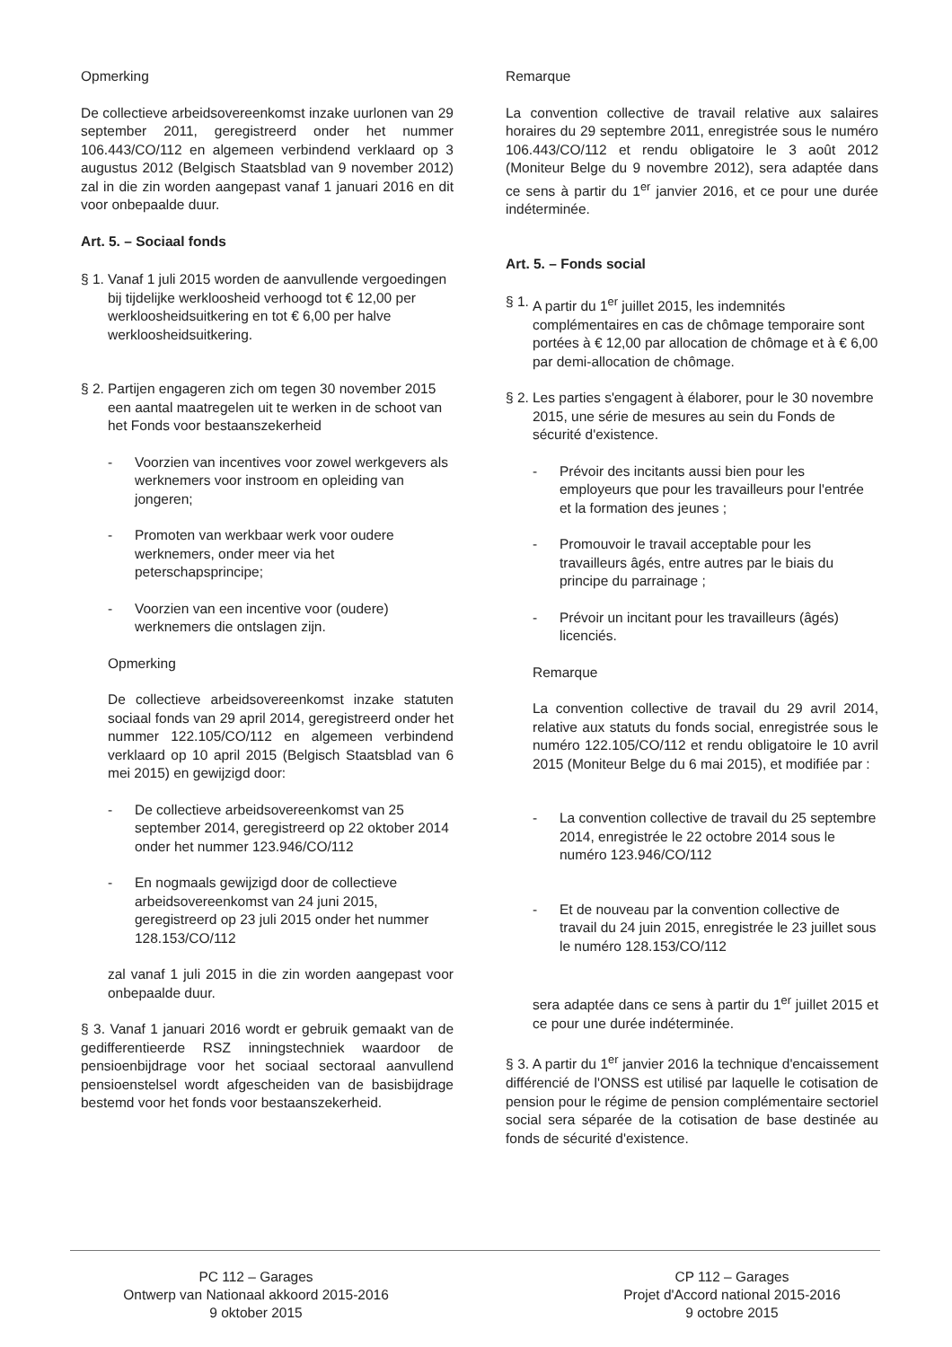Opmerking
De collectieve arbeidsovereenkomst inzake uurlonen van 29 september 2011, geregistreerd onder het nummer 106.443/CO/112 en algemeen verbindend verklaard op 3 augustus 2012 (Belgisch Staatsblad van 9 november 2012) zal in die zin worden aangepast vanaf 1 januari 2016 en dit voor onbepaalde duur.
Art. 5. – Sociaal fonds
§ 1. Vanaf 1 juli 2015 worden de aanvullende vergoedingen bij tijdelijke werkloosheid verhoogd tot € 12,00 per werkloosheidsuitkering en tot € 6,00 per halve werkloosheidsuitkering.
§ 2. Partijen engageren zich om tegen 30 november 2015 een aantal maatregelen uit te werken in de schoot van het Fonds voor bestaanszekerheid
- Voorzien van incentives voor zowel werkgevers als werknemers voor instroom en opleiding van jongeren;
- Promoten van werkbaar werk voor oudere werknemers, onder meer via het peterschapsprincipe;
- Voorzien van een incentive voor (oudere) werknemers die ontslagen zijn.
Opmerking
De collectieve arbeidsovereenkomst inzake statuten sociaal fonds van 29 april 2014, geregistreerd onder het nummer 122.105/CO/112 en algemeen verbindend verklaard op 10 april 2015 (Belgisch Staatsblad van 6 mei 2015) en gewijzigd door:
- De collectieve arbeidsovereenkomst van 25 september 2014, geregistreerd op 22 oktober 2014 onder het nummer 123.946/CO/112
- En nogmaals gewijzigd door de collectieve arbeidsovereenkomst van 24 juni 2015, geregistreerd op 23 juli 2015 onder het nummer 128.153/CO/112
zal vanaf 1 juli 2015 in die zin worden aangepast voor onbepaalde duur.
§ 3. Vanaf 1 januari 2016 wordt er gebruik gemaakt van de gedifferentieerde RSZ inningstechniek waardoor de pensioenbijdrage voor het sociaal sectoraal aanvullend pensioenstelsel wordt afgescheiden van de basisbijdrage bestemd voor het fonds voor bestaanszekerheid.
Remarque
La convention collective de travail relative aux salaires horaires du 29 septembre 2011, enregistrée sous le numéro 106.443/CO/112 et rendu obligatoire le 3 août 2012 (Moniteur Belge du 9 novembre 2012), sera adaptée dans ce sens à partir du 1<sup>er</sup> janvier 2016, et ce pour une durée indéterminée.
Art. 5. – Fonds social
§ 1. A partir du 1<sup>er</sup> juillet 2015, les indemnités complémentaires en cas de chômage temporaire sont portées à € 12,00 par allocation de chômage et à € 6,00 par demi-allocation de chômage.
§ 2. Les parties s'engagent à élaborer, pour le 30 novembre 2015, une série de mesures au sein du Fonds de sécurité d'existence.
- Prévoir des incitants aussi bien pour les employeurs que pour les travailleurs pour l'entrée et la formation des jeunes ;
- Promouvoir le travail acceptable pour les travailleurs âgés, entre autres par le biais du principe du parrainage ;
- Prévoir un incitant pour les travailleurs (âgés) licenciés.
Remarque
La convention collective de travail du 29 avril 2014, relative aux statuts du fonds social, enregistrée sous le numéro 122.105/CO/112 et rendu obligatoire le 10 avril 2015 (Moniteur Belge du 6 mai 2015), et modifiée par :
- La convention collective de travail du 25 septembre 2014, enregistrée le 22 octobre 2014 sous le numéro 123.946/CO/112
- Et de nouveau par la convention collective de travail du 24 juin 2015, enregistrée le 23 juillet sous le numéro 128.153/CO/112
sera adaptée dans ce sens à partir du 1<sup>er</sup> juillet 2015 et ce pour une durée indéterminée.
§ 3. A partir du 1<sup>er</sup> janvier 2016 la technique d'encaissement différencié de l'ONSS est utilisé par laquelle le cotisation de pension pour le régime de pension complémentaire sectoriel social sera séparée de la cotisation de base destinée au fonds de sécurité d'existence.
PC 112 – Garages
Ontwerp van Nationaal akkoord 2015-2016
9 oktober 2015
CP 112 – Garages
Projet d'Accord national 2015-2016
9 octobre 2015